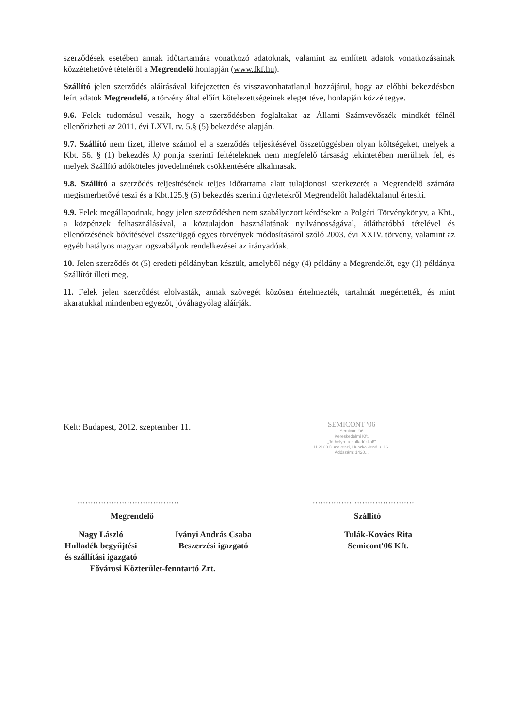szerződések esetében annak időtartamára vonatkozó adatoknak, valamint az említett adatok vonatkozásainak közzétehetővé tételéről a Megrendelő honlapján (www.fkf.hu).
Szállító jelen szerződés aláírásával kifejezetten és visszavonhatatlanul hozzájárul, hogy az előbbi bekezdésben leírt adatok Megrendelő, a törvény által előírt kötelezettségeinek eleget téve, honlapján közzé tegye.
9.6. Felek tudomásul veszik, hogy a szerződésben foglaltakat az Állami Számvevőszék mindkét félnél ellenőrizheti az 2011. évi LXVI. tv. 5.§ (5) bekezdése alapján.
9.7. Szállító nem fizet, illetve számol el a szerződés teljesítésével összefüggésben olyan költségeket, melyek a Kbt. 56. § (1) bekezdés k) pontja szerinti feltételeknek nem megfelelő társaság tekintetében merülnek fel, és melyek Szállító adóköteles jövedelmének csökkentésére alkalmasak.
9.8. Szállító a szerződés teljesítésének teljes időtartama alatt tulajdonosi szerkezetét a Megrendelő számára megismerhetővé teszi és a Kbt.125.§ (5) bekezdés szerinti ügyletekről Megrendelőt haladéktalanul értesíti.
9.9. Felek megállapodnak, hogy jelen szerződésben nem szabályozott kérdésekre a Polgári Törvénykönyv, a Kbt., a közpénzek felhasználásával, a köztulajdon használatának nyilvánosságával, átláthatóbbá tételével és ellenőrzésének bővítésével összefüggő egyes törvények módosításáról szóló 2003. évi XXIV. törvény, valamint az egyéb hatályos magyar jogszabályok rendelkezései az irányadóak.
10. Jelen szerződés öt (5) eredeti példányban készült, amelyből négy (4) példány a Megrendelőt, egy (1) példánya Szállítót illeti meg.
11. Felek jelen szerződést elolvasták, annak szövegét közösen értelmezték, tartalmát megértették, és mint akaratukkal mindenben egyezőt, jóváhagyólag aláírják.
Kelt: Budapest, 2012. szeptember 11.
SEMICONT '06
Semicont'06
Kereskedelmi Kft.
„Jó helyre a hulladékkal!"
H-2120 Dunakeszi, Huszka Jenő u. 16.
Adószám: 1420...
.......................................
.......................................
Megrendelő Szállító
Nagy László
Hulladék begyűjtési
és szállítási igazgató
Iványi András Csaba
Beszerzési igazgató
Tulák-Kovács Rita
Semicont'06 Kft.
Fővárosi Közterület-fenntartó Zrt.